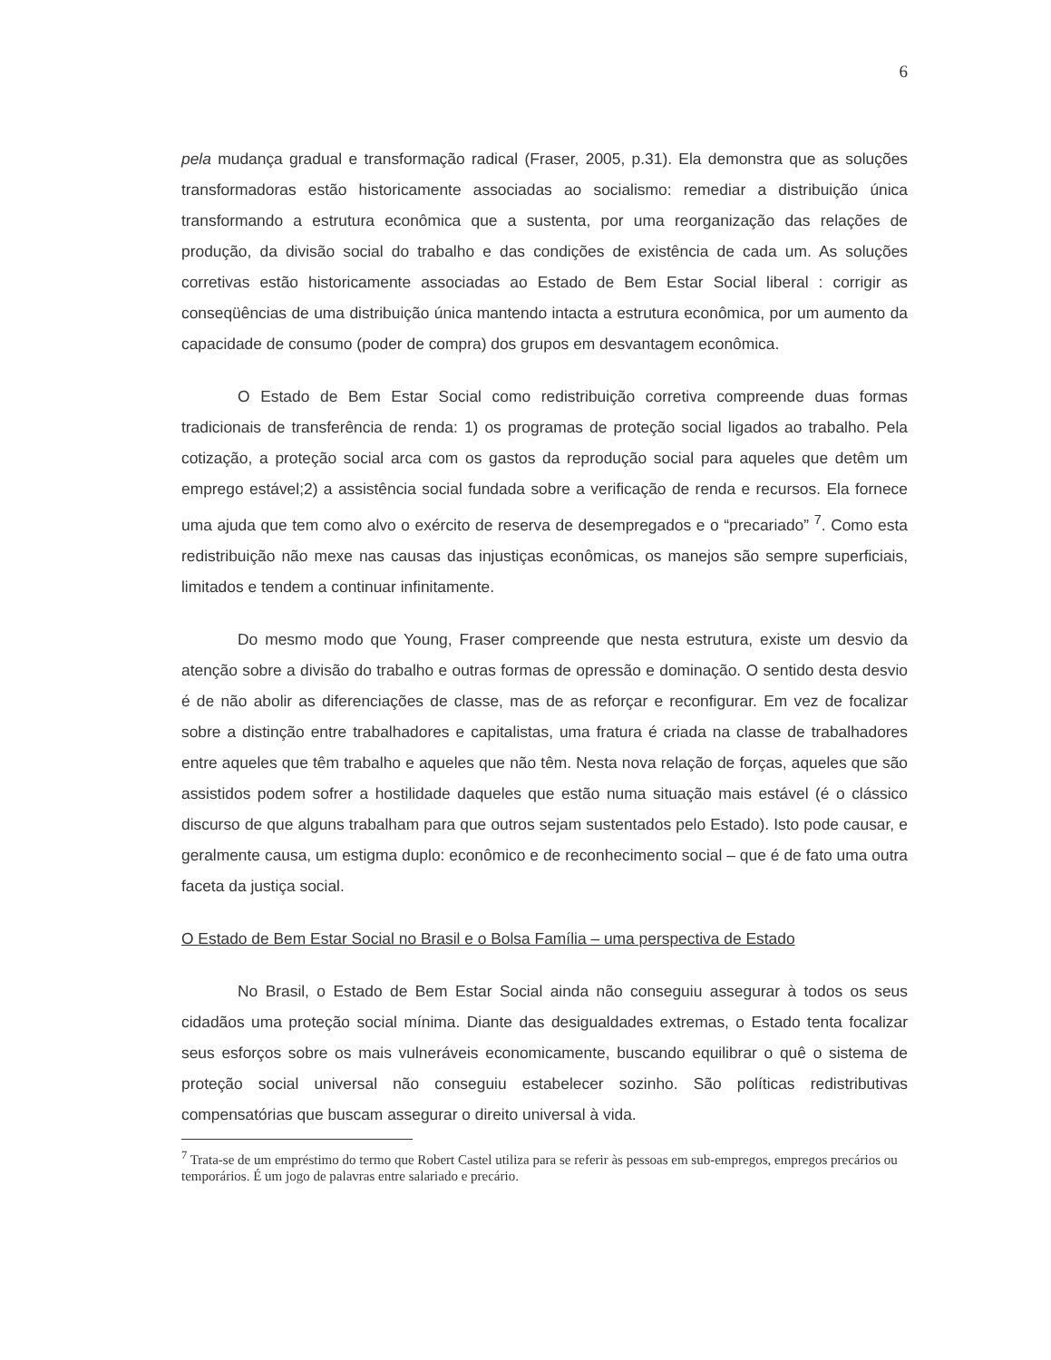6
pela mudança gradual e transformação radical (Fraser, 2005, p.31). Ela demonstra que as soluções transformadoras estão historicamente associadas ao socialismo: remediar a distribuição única transformando a estrutura econômica que a sustenta, por uma reorganização das relações de produção, da divisão social do trabalho e das condições de existência de cada um. As soluções corretivas estão historicamente associadas ao Estado de Bem Estar Social liberal : corrigir as conseqüências de uma distribuição única mantendo intacta a estrutura econômica, por um aumento da capacidade de consumo (poder de compra) dos grupos em desvantagem econômica.
O Estado de Bem Estar Social como redistribuição corretiva compreende duas formas tradicionais de transferência de renda: 1) os programas de proteção social ligados ao trabalho. Pela cotização, a proteção social arca com os gastos da reprodução social para aqueles que detêm um emprego estável;2) a assistência social fundada sobre a verificação de renda e recursos. Ela fornece uma ajuda que tem como alvo o exército de reserva de desempregados e o “precariado” <sup>7</sup>. Como esta redistribuição não mexe nas causas das injustiças econômicas, os manejos são sempre superficiais, limitados e tendem a continuar infinitamente.
Do mesmo modo que Young, Fraser compreende que nesta estrutura, existe um desvio da atenção sobre a divisão do trabalho e outras formas de opressão e dominação. O sentido desta desvio é de não abolir as diferenciações de classe, mas de as reforçar e reconfigurar. Em vez de focalizar sobre a distinção entre trabalhadores e capitalistas, uma fratura é criada na classe de trabalhadores entre aqueles que têm trabalho e aqueles que não têm. Nesta nova relação de forças, aqueles que são assistidos podem sofrer a hostilidade daqueles que estão numa situação mais estável (é o clássico discurso de que alguns trabalham para que outros sejam sustentados pelo Estado). Isto pode causar, e geralmente causa, um estigma duplo: econômico e de reconhecimento social – que é de fato uma outra faceta da justiça social.
O Estado de Bem Estar Social no Brasil e o Bolsa Família – uma perspectiva de Estado
No Brasil, o Estado de Bem Estar Social ainda não conseguiu assegurar à todos os seus cidadãos uma proteção social mínima. Diante das desigualdades extremas, o Estado tenta focalizar seus esforços sobre os mais vulneráveis economicamente, buscando equilibrar o quê o sistema de proteção social universal não conseguiu estabelecer sozinho. São políticas redistributivas compensatórias que buscam assegurar o direito universal à vida.
<sup>7</sup> Trata-se de um empréstimo do termo que Robert Castel utiliza para se referir às pessoas em sub-empregos, empregos precários ou temporários. É um jogo de palavras entre salariado e precário.